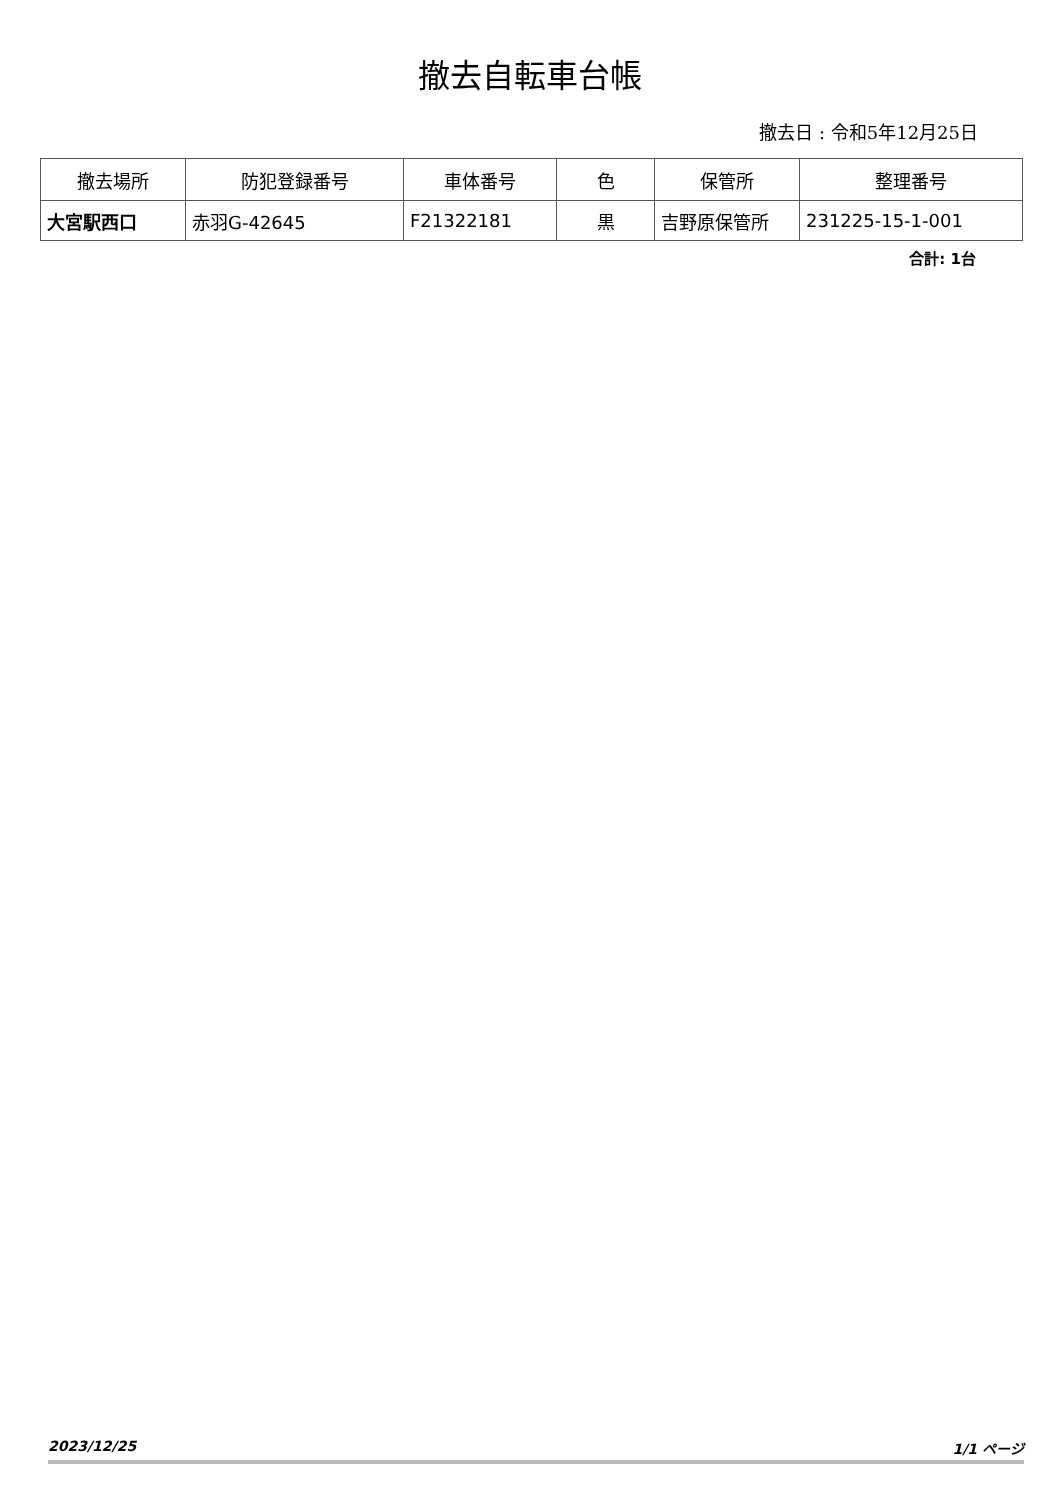撤去自転車台帳
撤去日 : 令和5年12月25日
| 撤去場所 | 防犯登録番号 | 車体番号 | 色 | 保管所 | 整理番号 |
| --- | --- | --- | --- | --- | --- |
| 大宮駅西口 | 赤羽G-42645 | F21322181 | 黒 | 吉野原保管所 | 231225-15-1-001 |
合計: 1台
2023/12/25 1/1 ページ